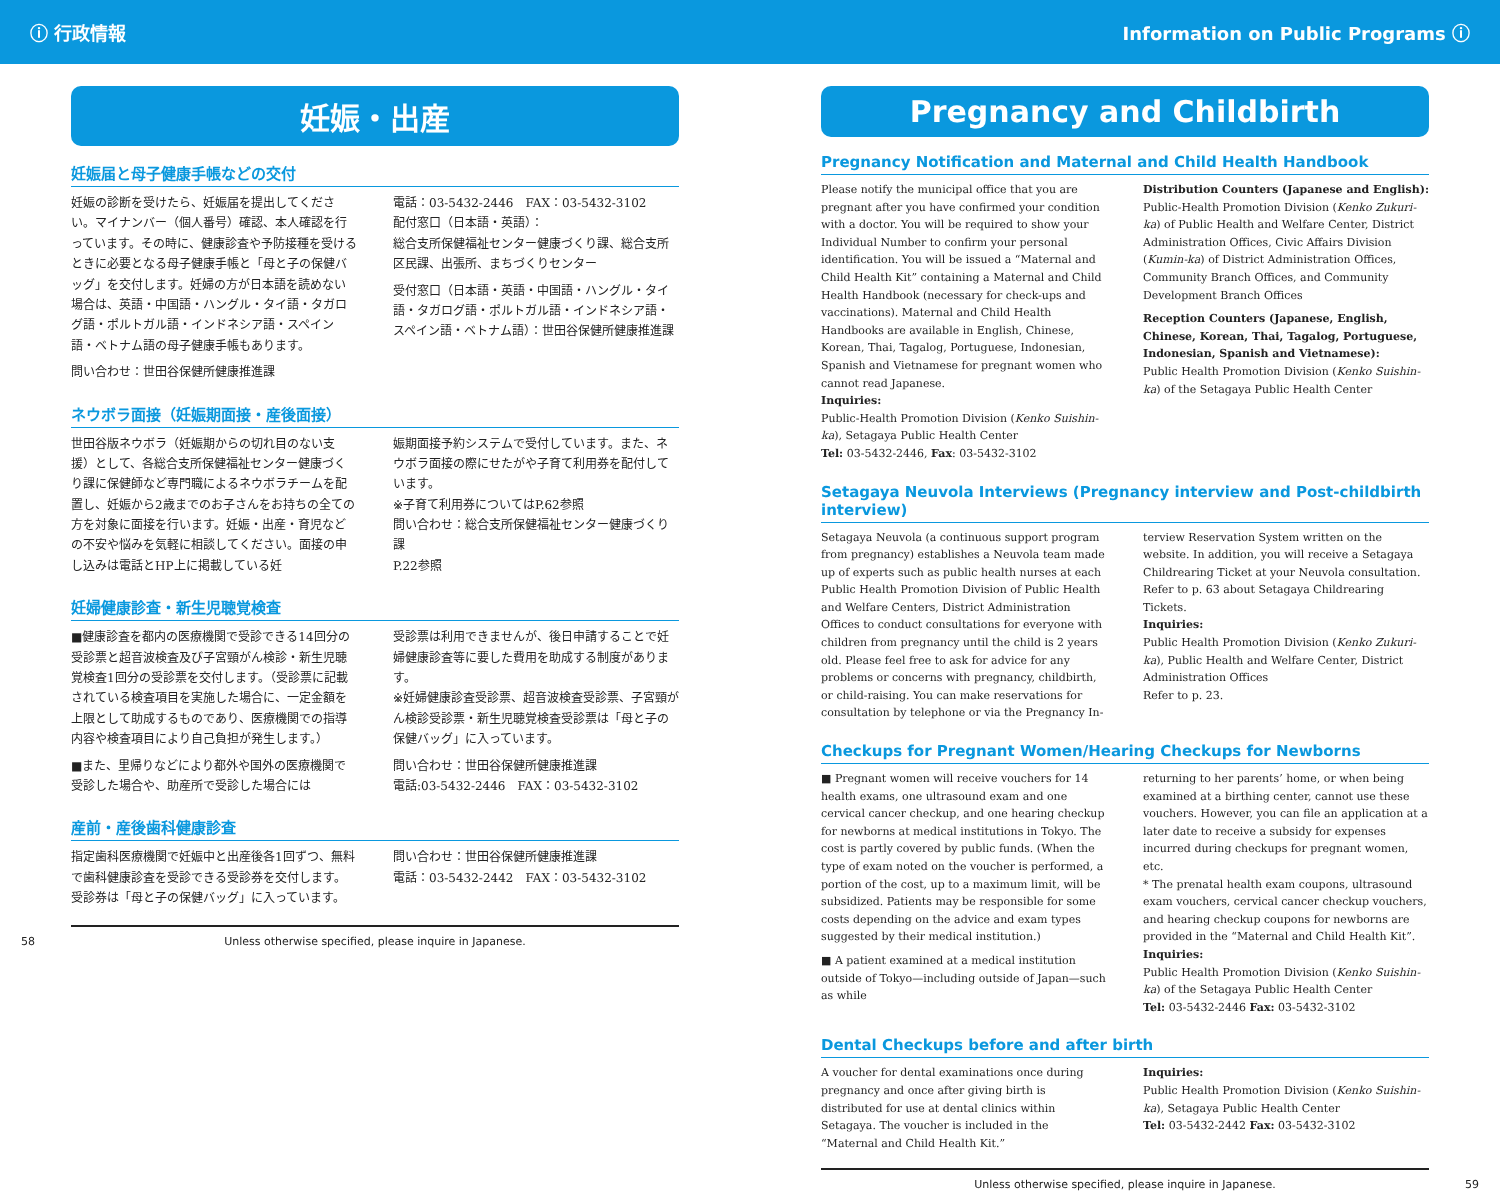ⓘ 行政情報 Information on Public Programs ⓘ
妊娠・出産
妊娠届と母子健康手帳などの交付
妊娠の診断を受けたら、妊娠届を提出してください。マイナンバー（個人番号）確認、本人確認を行っています。その時に、健康診査や予防接種を受けるときに必要となる母子健康手帳と「母と子の保健バッグ」を交付します。妊婦の方が日本語を読めない場合は、英語・中国語・ハングル・タイ語・タガログ語・ポルトガル語・インドネシア語・スペイン語・ベトナム語の母子健康手帳もあります。
問い合わせ：世田谷保健所健康推進課
電話：03-5432-2446　FAX：03-5432-3102
配付窓口（日本語・英語）：
総合支所保健福祉センター健康づくり課、総合支所区民課、出張所、まちづくりセンター
受付窓口（日本語・英語・中国語・ハングル・タイ語・タガログ語・ポルトガル語・インドネシア語・スペイン語・ベトナム語）：世田谷保健所健康推進課
ネウボラ面接（妊娠期面接・産後面接）
世田谷版ネウボラ（妊娠期からの切れ目のない支援）として、各総合支所保健福祉センター健康づくり課に保健師など専門職によるネウボラチームを配置し、妊娠から2歳までのお子さんをお持ちの全ての方を対象に面接を行います。妊娠・出産・育児などの不安や悩みを気軽に相談してください。面接の申し込みは電話とHP上に掲載している妊
娠期面接予約システムで受付しています。また、ネウボラ面接の際にせたがや子育て利用券を配付しています。
※子育て利用券についてはP.62参照
問い合わせ：総合支所保健福祉センター健康づくり課
P.22参照
妊婦健康診査・新生児聴覚検査
■健康診査を都内の医療機関で受診できる14回分の受診票と超音波検査及び子宮頸がん検診・新生児聴覚検査1回分の受診票を交付します。（受診票に記載されている検査項目を実施した場合に、一定金額を上限として助成するものであり、医療機関での指導内容や検査項目により自己負担が発生します。）
■また、里帰りなどにより都外や国外の医療機関で受診した場合や、助産所で受診した場合には
受診票は利用できませんが、後日申請することで妊婦健康診査等に要した費用を助成する制度があります。
※妊婦健康診査受診票、超音波検査受診票、子宮頸がん検診受診票・新生児聴覚検査受診票は「母と子の保健バッグ」に入っています。
問い合わせ：世田谷保健所健康推進課
電話:03-5432-2446　FAX：03-5432-3102
産前・産後歯科健康診査
指定歯科医療機関で妊娠中と出産後各1回ずつ、無料で歯科健康診査を受診できる受診券を交付します。受診券は「母と子の保健バッグ」に入っています。
問い合わせ：世田谷保健所健康推進課
電話：03-5432-2442　FAX：03-5432-3102
58 Unless otherwise specified, please inquire in Japanese.
Pregnancy and Childbirth
Pregnancy Notification and Maternal and Child Health Handbook
Please notify the municipal office that you are pregnant after you have confirmed your condition with a doctor. You will be required to show your Individual Number to confirm your personal identification. You will be issued a “Maternal and Child Health Kit” containing a Maternal and Child Health Handbook (necessary for check-ups and vaccinations). Maternal and Child Health Handbooks are available in English, Chinese, Korean, Thai, Tagalog, Portuguese, Indonesian, Spanish and Vietnamese for pregnant women who cannot read Japanese.
Inquiries:
Public-Health Promotion Division (Kenko Suishin-ka), Setagaya Public Health Center
Tel: 03-5432-2446, Fax: 03-5432-3102
Distribution Counters (Japanese and English):
Public-Health Promotion Division (Kenko Zukuri-ka) of Public Health and Welfare Center, District Administration Offices, Civic Affairs Division (Kumin-ka) of District Administration Offices, Community Branch Offices, and Community Development Branch Offices
Reception Counters (Japanese, English, Chinese, Korean, Thai, Tagalog, Portuguese, Indonesian, Spanish and Vietnamese):
Public Health Promotion Division (Kenko Suishin-ka) of the Setagaya Public Health Center
Setagaya Neuvola Interviews (Pregnancy interview and Post-childbirth interview)
Setagaya Neuvola (a continuous support program from pregnancy) establishes a Neuvola team made up of experts such as public health nurses at each Public Health Promotion Division of Public Health and Welfare Centers, District Administration Offices to conduct consultations for everyone with children from pregnancy until the child is 2 years old. Please feel free to ask for advice for any problems or concerns with pregnancy, childbirth, or child-raising. You can make reservations for consultation by telephone or via the Pregnancy In-
terview Reservation System written on the website. In addition, you will receive a Setagaya Childrearing Ticket at your Neuvola consultation.
Refer to p. 63 about Setagaya Childrearing Tickets.
Inquiries:
Public Health Promotion Division (Kenko Zukuri-ka), Public Health and Welfare Center, District Administration Offices
Refer to p. 23.
Checkups for Pregnant Women/Hearing Checkups for Newborns
■ Pregnant women will receive vouchers for 14 health exams, one ultrasound exam and one cervical cancer checkup, and one hearing checkup for newborns at medical institutions in Tokyo. The cost is partly covered by public funds. (When the type of exam noted on the voucher is performed, a portion of the cost, up to a maximum limit, will be subsidized. Patients may be responsible for some costs depending on the advice and exam types suggested by their medical institution.)
■ A patient examined at a medical institution outside of Tokyo—including outside of Japan—such as while
returning to her parents’ home, or when being examined at a birthing center, cannot use these vouchers. However, you can file an application at a later date to receive a subsidy for expenses incurred during checkups for pregnant women, etc.
* The prenatal health exam coupons, ultrasound exam vouchers, cervical cancer checkup vouchers, and hearing checkup coupons for newborns are provided in the “Maternal and Child Health Kit”.
Inquiries:
Public Health Promotion Division (Kenko Suishin-ka) of the Setagaya Public Health Center
Tel: 03-5432-2446 Fax: 03-5432-3102
Dental Checkups before and after birth
A voucher for dental examinations once during pregnancy and once after giving birth is distributed for use at dental clinics within Setagaya. The voucher is included in the “Maternal and Child Health Kit.”
Inquiries:
Public Health Promotion Division (Kenko Suishin-ka), Setagaya Public Health Center
Tel: 03-5432-2442 Fax: 03-5432-3102
Unless otherwise specified, please inquire in Japanese. 59